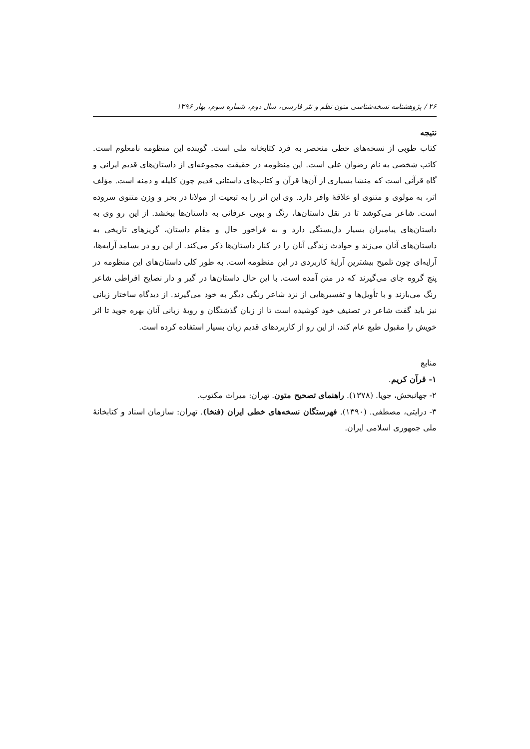۲۶ / پژوهشنامه نسخه‌شناسی متون نظم و نثر فارسی، سال دوم، شماره سوم، بهار ۱۳۹۶
نتیجه
کتاب طوبی از نسخه‌های خطی منحصر به فرد کتابخانه ملی است. گوینده این منظومه نامعلوم است. کاتب شخصی به نام رضوان علی است. این منظومه در حقیقت مجموعه‌ای از داستان‌های قدیم ایرانی و گاه قرآنی است که منشا بسیاری از آن‌ها قرآن و کتاب‌های داستانی قدیم چون کلیله و دمنه است. مؤلف اثر، به مولوی و مثنوی او علاقهٔ وافر دارد. وی این اثر را به تبعیت از مولانا در بحر و وزن مثنوی سروده است. شاعر می‌کوشد تا در نقل داستان‌ها، رنگ و بویی عرفانی به داستان‌ها ببخشد. از این رو وی به داستان‌های پیامبران بسیار دل‌بستگی دارد و به فراخور حال و مقام داستان، گریزهای تاریخی به داستان‌های آنان می‌زند و حوادث زندگی آنان را در کنار داستان‌ها ذکر می‌کند. از این رو در بسامد آرایه‌ها، آرایه‌ای چون تلمیح بیشترین آرایهٔ کاربردی در این منظومه است. به طور کلی داستان‌های این منظومه در پنج گروه جای می‌گیرند که در متن آمده است. با این حال داستان‌ها در گیر و دار نصایح افراطی شاعر رنگ می‌بازند و با تأویل‌ها و تفسیرهایی از نزد شاعر رنگی دیگر به خود می‌گیرند. از دیدگاه ساختار زبانی نیز باید گفت شاعر در تصنیف خود کوشیده است تا از زبان گذشتگان و رویهٔ زبانی آنان بهره جوید تا اثر خویش را مقبول طبع عام کند، از این رو از کاربردهای قدیم زبان بسیار استفاده کرده است.
منابع
۱- قرآن کریم.
۲- جهانبخش، جویا. (۱۳۷۸). راهنمای تصحیح متون. تهران: میراث مکتوب.
۳- درایتی، مصطفی. (۱۳۹۰). فهرستگان نسخه‌های خطی ایران (فنخا). تهران: سازمان اسناد و کتابخانهٔ ملی جمهوری اسلامی ایران.